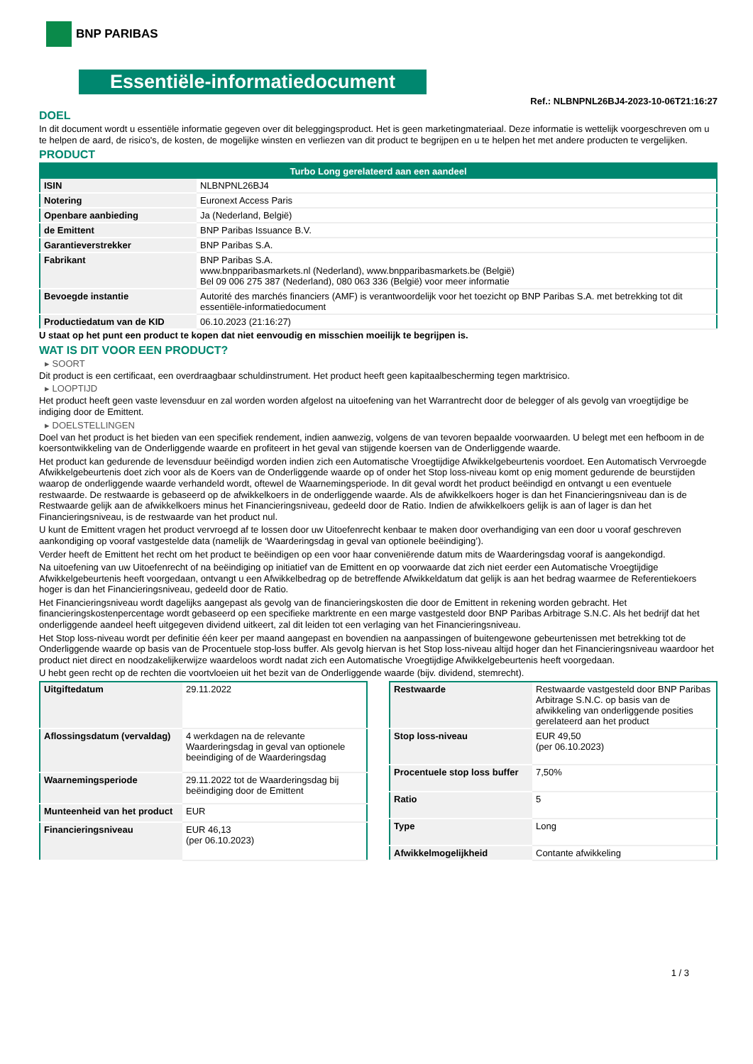BNP PARIBAS
Essentiële-informatiedocument
Ref.: NLBNPNL26BJ4-2023-10-06T21:16:27
DOEL
In dit document wordt u essentiële informatie gegeven over dit beleggingsproduct. Het is geen marketingmateriaal. Deze informatie is wettelijk voorgeschreven om u te helpen de aard, de risico's, de kosten, de mogelijke winsten en verliezen van dit product te begrijpen en u te helpen het met andere producten te vergelijken.
PRODUCT
| Turbo Long gerelateerd aan een aandeel | |
| --- | --- |
| ISIN | NLBNPNL26BJ4 |
| Notering | Euronext Access Paris |
| Openbare aanbieding | Ja (Nederland, België) |
| de Emittent | BNP Paribas Issuance B.V. |
| Garantieverstrekker | BNP Paribas S.A. |
| Fabrikant | BNP Paribas S.A. www.bnpparibasmarkets.nl (Nederland), www.bnpparibasmarkets.be (België) Bel 09 006 275 387 (Nederland), 080 063 336 (België) voor meer informatie |
| Bevoegde instantie | Autorité des marchés financiers (AMF) is verantwoordelijk voor het toezicht op BNP Paribas S.A. met betrekking tot dit essentiële-informatiedocument |
| Productiedatum van de KID | 06.10.2023 (21:16:27) |
U staat op het punt een product te kopen dat niet eenvoudig en misschien moeilijk te begrijpen is.
WAT IS DIT VOOR EEN PRODUCT?
▸ SOORT
Dit product is een certificaat, een overdraagbaar schuldinstrument. Het product heeft geen kapitaalbescherming tegen marktrisico.
▸ LOOPTIJD
Het product heeft geen vaste levensduur en zal worden worden afgelost na uitoefening van het Warrantrecht door de belegger of als gevolg van vroegtijdige be indiging door de Emittent.
▸ DOELSTELLINGEN
Doel van het product is het bieden van een specifiek rendement, indien aanwezig, volgens de van tevoren bepaalde voorwaarden. U belegt met een hefboom in de koersontwikkeling van de Onderliggende waarde en profiteert in het geval van stijgende koersen van de Onderliggende waarde.
Het product kan gedurende de levensduur beëindigd worden indien zich een Automatische Vroegtijdige Afwikkelgebeurtenis voordoet. Een Automatisch Vervroegde Afwikkelgebeurtenis doet zich voor als de Koers van de Onderliggende waarde op of onder het Stop loss-niveau komt op enig moment gedurende de beurstijden waarop de onderliggende waarde verhandeld wordt, oftewel de Waarnemingsperiode. In dit geval wordt het product beëindigd en ontvangt u een eventuele restwaarde. De restwaarde is gebaseerd op de afwikkelkoers in de onderliggende waarde. Als de afwikkelkoers hoger is dan het Financieringsniveau dan is de Restwaarde gelijk aan de afwikkelkoers minus het Financieringsniveau, gedeeld door de Ratio. Indien de afwikkelkoers gelijk is aan of lager is dan het Financieringsniveau, is de restwaarde van het product nul.
U kunt de Emittent vragen het product vervroegd af te lossen door uw Uitoefenrecht kenbaar te maken door overhandiging van een door u vooraf geschreven aankondiging op vooraf vastgestelde data (namelijk de ‘Waarderingsdag in geval van optionele beëindiging’).
Verder heeft de Emittent het recht om het product te beëindigen op een voor haar conveniërende datum mits de Waarderingsdag vooraf is aangekondigd.
Na uitoefening van uw Uitoefenrecht of na beëindiging op initiatief van de Emittent en op voorwaarde dat zich niet eerder een Automatische Vroegtijdige Afwikkelgebeurtenis heeft voorgedaan, ontvangt u een Afwikkelbedrag op de betreffende Afwikkeldatum dat gelijk is aan het bedrag waarmee de Referentiekoers hoger is dan het Financieringsniveau, gedeeld door de Ratio.
Het Financieringsniveau wordt dagelijks aangepast als gevolg van de financieringskosten die door de Emittent in rekening worden gebracht. Het financieringskostenpercentage wordt gebaseerd op een specifieke marktrente en een marge vastgesteld door BNP Paribas Arbitrage S.N.C. Als het bedrijf dat het onderliggende aandeel heeft uitgegeven dividend uitkeert, zal dit leiden tot een verlaging van het Financieringsniveau.
Het Stop loss-niveau wordt per definitie één keer per maand aangepast en bovendien na aanpassingen of buitengewone gebeurtenissen met betrekking tot de Onderliggende waarde op basis van de Procentuele stop-loss buffer. Als gevolg hiervan is het Stop loss-niveau altijd hoger dan het Financieringsniveau waardoor het product niet direct en noodzakelijkerwijze waardeloos wordt nadat zich een Automatische Vroegtijdige Afwikkelgebeurtenis heeft voorgedaan.
U hebt geen recht op de rechten die voortvloeien uit het bezit van de Onderliggende waarde (bijv. dividend, stemrecht).
| Uitgiftedatum | 29.11.2022 |
| Aflossingsdatum (vervaldag) | 4 werkdagen na de relevante Waarderingsdag in geval van optionele beeindiging of de Waarderingsdag |
| Waarnemingsperiode | 29.11.2022 tot de Waarderingsdag bij beëindiging door de Emittent |
| Munteenheid van het product | EUR |
| Financieringsniveau | EUR 46,13 (per 06.10.2023) |
| Restwaarde | Restwaarde vastgesteld door BNP Paribas Arbitrage S.N.C. op basis van de afwikkeling van onderliggende posities gerelateerd aan het product |
| Stop loss-niveau | EUR 49,50 (per 06.10.2023) |
| Procentuele stop loss buffer | 7,50% |
| Ratio | 5 |
| Type | Long |
| Afwikkelmogelijkheid | Contante afwikkeling |
1 / 3